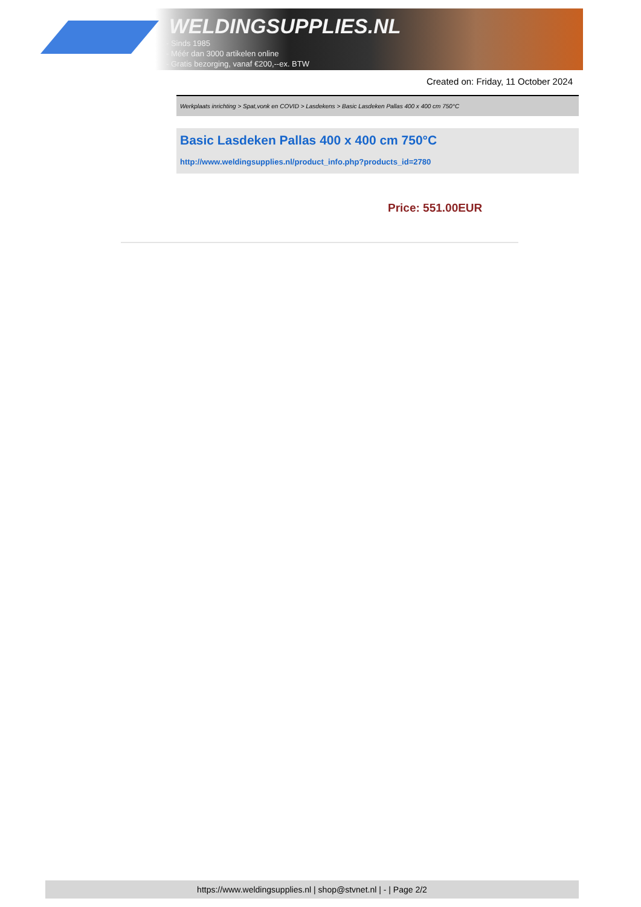WELDINGSUPPLIES.NL
- Sinds 1985
- Méér dan 3000 artikelen online
- Gratis bezorging, vanaf €200,--ex. BTW
Created on: Friday, 11 October 2024
Werkplaats inrichting > Spat,vonk en COVID > Lasdekens > Basic Lasdeken Pallas 400 x 400 cm 750°C
Basic Lasdeken Pallas 400 x 400 cm 750°C
http://www.weldingsupplies.nl/product_info.php?products_id=2780
Price: 551.00EUR
https://www.weldingsupplies.nl | shop@stvnet.nl | - | Page 2/2